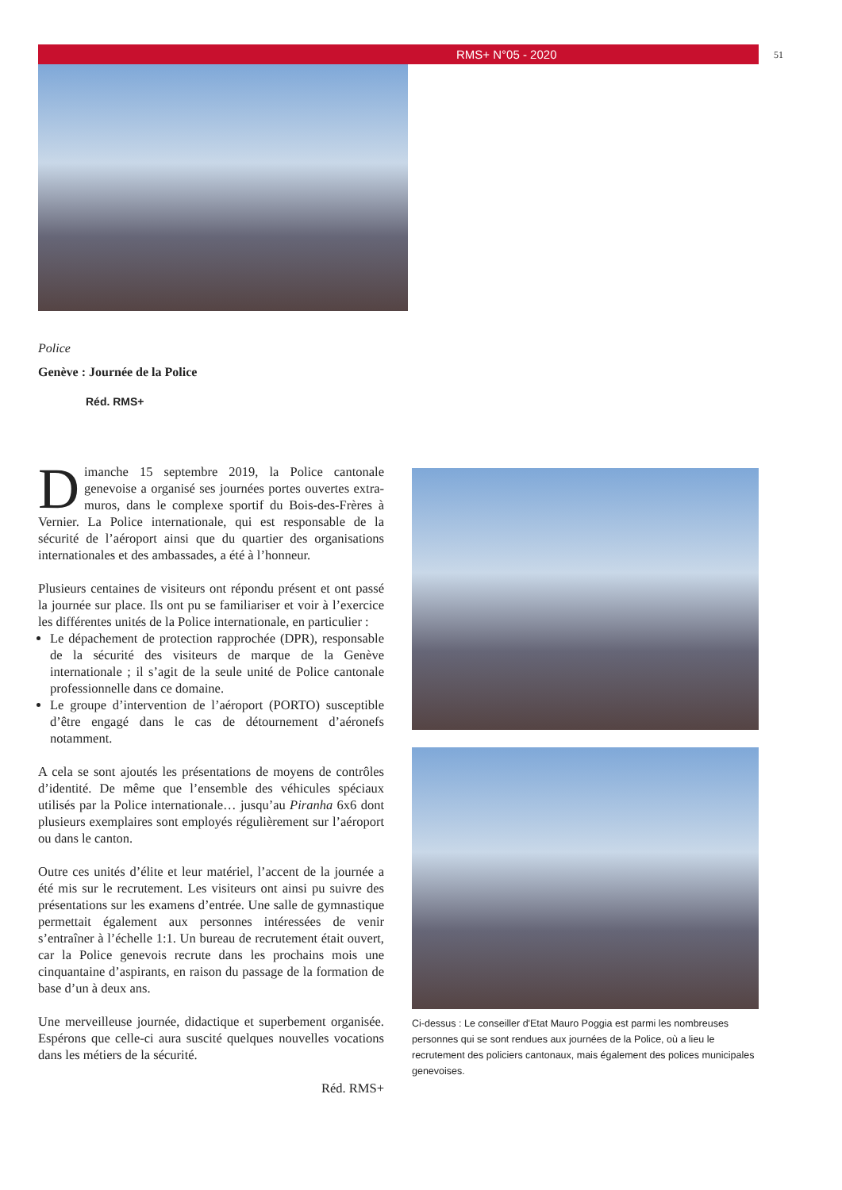RMS+ N°05 - 2020 51
Police
Genève : Journée de la Police
Réd. RMS+
Dimanche 15 septembre 2019, la Police cantonale genevoise a organisé ses journées portes ouvertes extra-muros, dans le complexe sportif du Bois-des-Frères à Vernier. La Police internationale, qui est responsable de la sécurité de l’aéroport ainsi que du quartier des organisations internationales et des ambassades, a été à l’honneur.
Plusieurs centaines de visiteurs ont répondu présent et ont passé la journée sur place. Ils ont pu se familiariser et voir à l’exercice les différentes unités de la Police internationale, en particulier :
Le dépachement de protection rapprochée (DPR), responsable de la sécurité des visiteurs de marque de la Genève internationale ; il s’agit de la seule unité de Police cantonale professionnelle dans ce domaine.
Le groupe d’intervention de l’aéroport (PORTO) susceptible d’être engagé dans le cas de détournement d’aéronefs notamment.
A cela se sont ajoutés les présentations de moyens de contrôles d’identité. De même que l’ensemble des véhicules spéciaux utilisés par la Police internationale… jusqu’au Piranha 6x6 dont plusieurs exemplaires sont employés régulièrement sur l’aéroport ou dans le canton.
Outre ces unités d’élite et leur matériel, l’accent de la journée a été mis sur le recrutement. Les visiteurs ont ainsi pu suivre des présentations sur les examens d’entrée. Une salle de gymnastique permettait également aux personnes intéressées de venir s’entraîner à l’échelle 1:1. Un bureau de recrutement était ouvert, car la Police genevois recrute dans les prochains mois une cinquantaine d’aspirants, en raison du passage de la formation de base d’un à deux ans.
Une merveilleuse journée, didactique et superbement organisée. Espérons que celle-ci aura suscité quelques nouvelles vocations dans les métiers de la sécurité.
Réd. RMS+
Ci-dessus : Le conseiller d'Etat Mauro Poggia est parmi les nombreuses personnes qui se sont rendues aux journées de la Police, où a lieu le recrutement des policiers cantonaux, mais également des polices municipales genevoises.